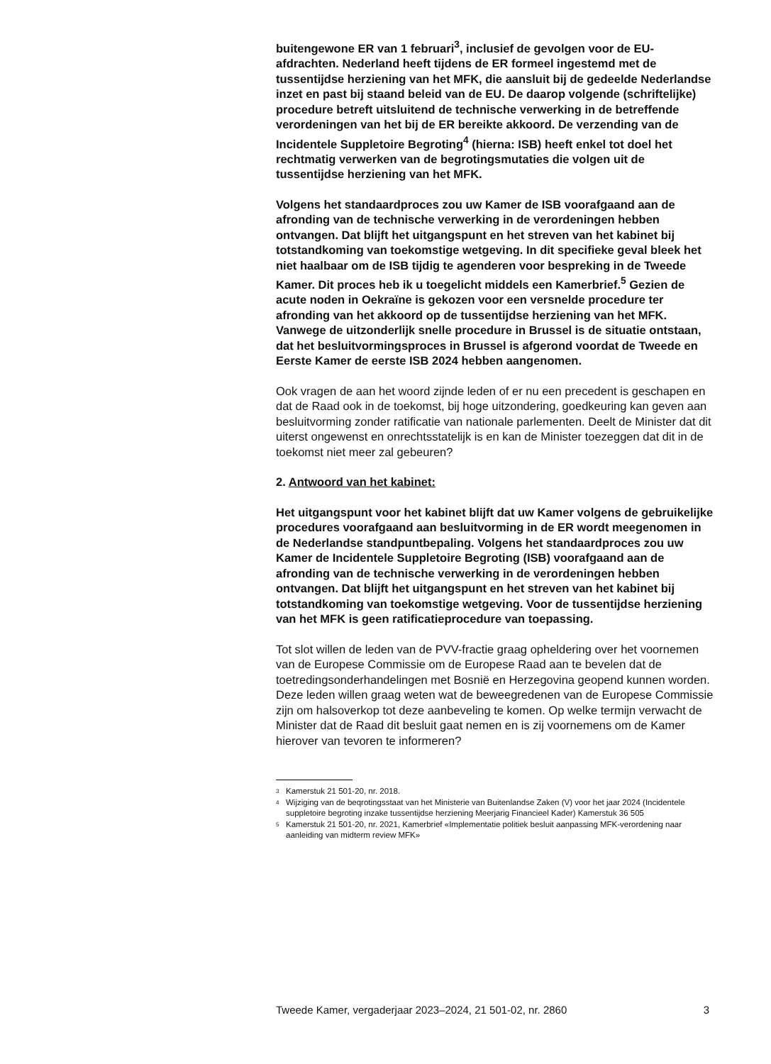buitengewone ER van 1 februari<sup>3</sup>, inclusief de gevolgen voor de EU-afdrachten. Nederland heeft tijdens de ER formeel ingestemd met de tussentijdse herziening van het MFK, die aansluit bij de gedeelde Nederlandse inzet en past bij staand beleid van de EU. De daarop volgende (schriftelijke) procedure betreft uitsluitend de technische verwerking in de betreffende verordeningen van het bij de ER bereikte akkoord. De verzending van de Incidentele Suppletoire Begroting<sup>4</sup> (hierna: ISB) heeft enkel tot doel het rechtmatig verwerken van de begrotingsmutaties die volgen uit de tussentijdse herziening van het MFK.
Volgens het standaardproces zou uw Kamer de ISB voorafgaand aan de afronding van de technische verwerking in de verordeningen hebben ontvangen. Dat blijft het uitgangspunt en het streven van het kabinet bij totstandkoming van toekomstige wetgeving. In dit specifieke geval bleek het niet haalbaar om de ISB tijdig te agenderen voor bespreking in de Tweede Kamer. Dit proces heb ik u toegelicht middels een Kamerbrief.<sup>5</sup> Gezien de acute noden in Oekraïne is gekozen voor een versnelde procedure ter afronding van het akkoord op de tussentijdse herziening van het MFK. Vanwege de uitzonderlijk snelle procedure in Brussel is de situatie ontstaan, dat het besluitvormingsproces in Brussel is afgerond voordat de Tweede en Eerste Kamer de eerste ISB 2024 hebben aangenomen.
Ook vragen de aan het woord zijnde leden of er nu een precedent is geschapen en dat de Raad ook in de toekomst, bij hoge uitzondering, goedkeuring kan geven aan besluitvorming zonder ratificatie van nationale parlementen. Deelt de Minister dat dit uiterst ongewenst en onrechtsstatelijk is en kan de Minister toezeggen dat dit in de toekomst niet meer zal gebeuren?
2. Antwoord van het kabinet:
Het uitgangspunt voor het kabinet blijft dat uw Kamer volgens de gebruikelijke procedures voorafgaand aan besluitvorming in de ER wordt meegenomen in de Nederlandse standpuntbepaling. Volgens het standaardproces zou uw Kamer de Incidentele Suppletoire Begroting (ISB) voorafgaand aan de afronding van de technische verwerking in de verordeningen hebben ontvangen. Dat blijft het uitgangspunt en het streven van het kabinet bij totstandkoming van toekomstige wetgeving. Voor de tussentijdse herziening van het MFK is geen ratificatieprocedure van toepassing.
Tot slot willen de leden van de PVV-fractie graag opheldering over het voornemen van de Europese Commissie om de Europese Raad aan te bevelen dat de toetredingsonderhandelingen met Bosnië en Herzegovina geopend kunnen worden. Deze leden willen graag weten wat de beweegredenen van de Europese Commissie zijn om halsoverkop tot deze aanbeveling te komen. Op welke termijn verwacht de Minister dat de Raad dit besluit gaat nemen en is zij voornemens om de Kamer hierover van tevoren te informeren?
<sup>3</sup> Kamerstuk 21 501-20, nr. 2018.
<sup>4</sup> Wijziging van de beqrotingsstaat van het Ministerie van Buitenlandse Zaken (V) voor het jaar 2024 (Incidentele suppletoire begroting inzake tussentijdse herziening Meerjarig Financieel Kader) Kamerstuk 36 505
<sup>5</sup> Kamerstuk 21 501-20, nr. 2021, Kamerbrief «Implementatie politiek besluit aanpassing MFK-verordening naar aanleiding van midterm review MFK»
Tweede Kamer, vergaderjaar 2023–2024, 21 501-02, nr. 2860 3